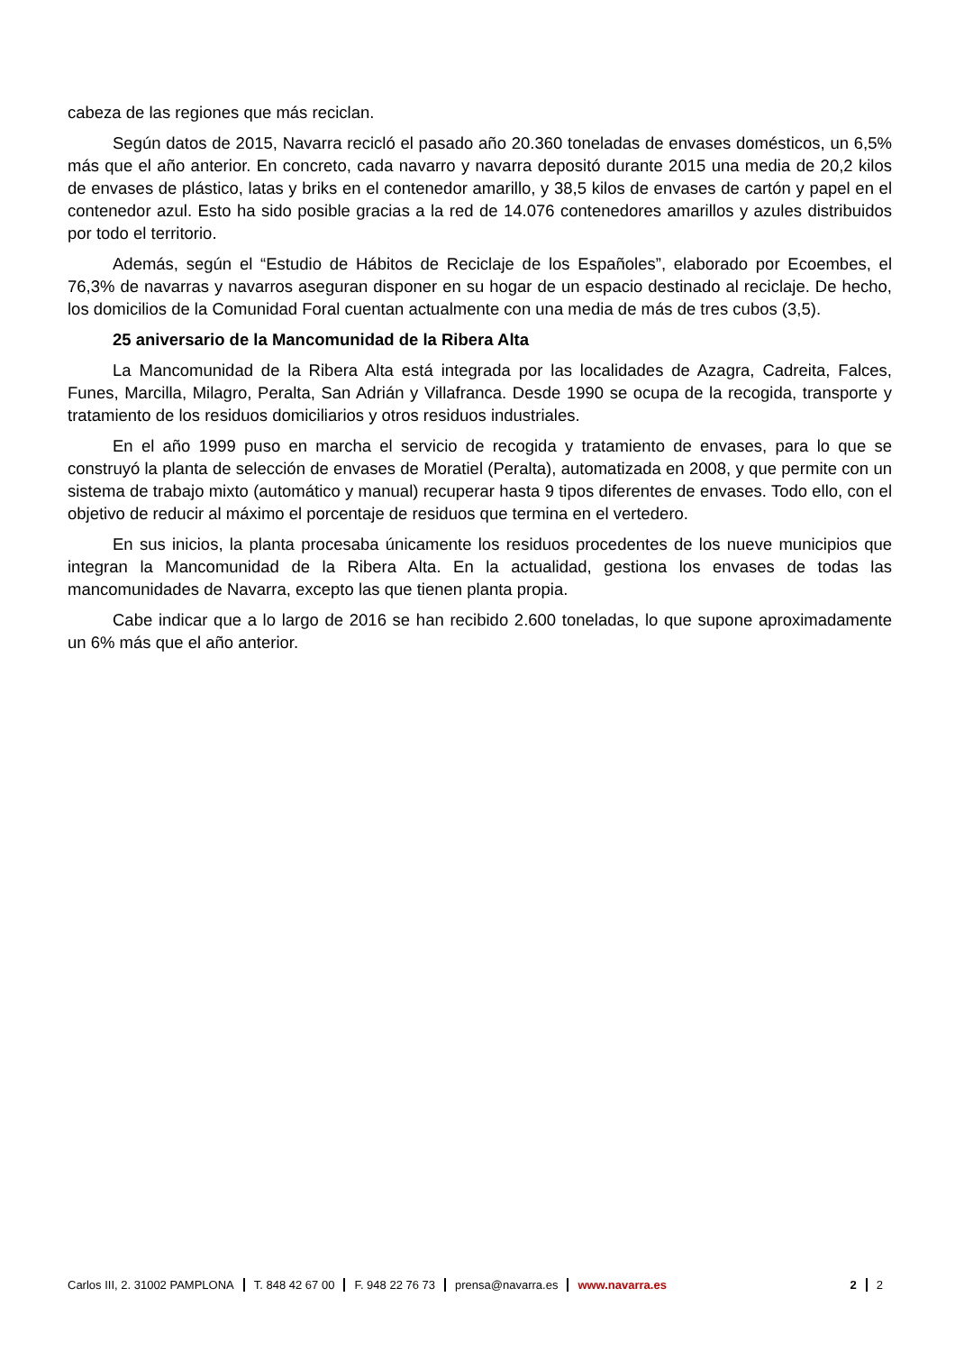cabeza de las regiones que más reciclan.
Según datos de 2015, Navarra recicló el pasado año 20.360 toneladas de envases domésticos, un 6,5% más que el año anterior. En concreto, cada navarro y navarra depositó durante 2015 una media de 20,2 kilos de envases de plástico, latas y briks en el contenedor amarillo, y 38,5 kilos de envases de cartón y papel en el contenedor azul. Esto ha sido posible gracias a la red de 14.076 contenedores amarillos y azules distribuidos por todo el territorio.
Además, según el “Estudio de Hábitos de Reciclaje de los Españoles”, elaborado por Ecoembes, el 76,3% de navarras y navarros aseguran disponer en su hogar de un espacio destinado al reciclaje. De hecho, los domicilios de la Comunidad Foral cuentan actualmente con una media de más de tres cubos (3,5).
25 aniversario de la Mancomunidad de la Ribera Alta
La Mancomunidad de la Ribera Alta está integrada por las localidades de Azagra, Cadreita, Falces, Funes, Marcilla, Milagro, Peralta, San Adrián y Villafranca. Desde 1990 se ocupa de la recogida, transporte y tratamiento de los residuos domiciliarios y otros residuos industriales.
En el año 1999 puso en marcha el servicio de recogida y tratamiento de envases, para lo que se construyó la planta de selección de envases de Moratiel (Peralta), automatizada en 2008, y que permite con un sistema de trabajo mixto (automático y manual) recuperar hasta 9 tipos diferentes de envases. Todo ello, con el objetivo de reducir al máximo el porcentaje de residuos que termina en el vertedero.
En sus inicios, la planta procesaba únicamente los residuos procedentes de los nueve municipios que integran la Mancomunidad de la Ribera Alta. En la actualidad, gestiona los envases de todas las mancomunidades de Navarra, excepto las que tienen planta propia.
Cabe indicar que a lo largo de 2016 se han recibido 2.600 toneladas, lo que supone aproximadamente un 6% más que el año anterior.
Carlos III, 2. 31002 PAMPLONA T. 848 42 67 00 F. 948 22 76 73 prensa@navarra.es www.navarra.es 2 2